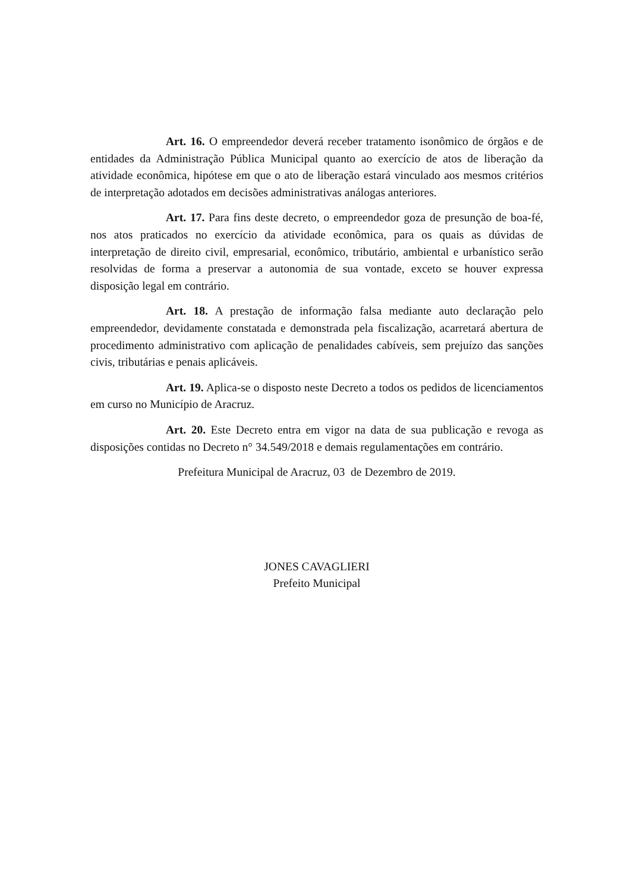Art. 16. O empreendedor deverá receber tratamento isonômico de órgãos e de entidades da Administração Pública Municipal quanto ao exercício de atos de liberação da atividade econômica, hipótese em que o ato de liberação estará vinculado aos mesmos critérios de interpretação adotados em decisões administrativas análogas anteriores.
Art. 17. Para fins deste decreto, o empreendedor goza de presunção de boa-fé, nos atos praticados no exercício da atividade econômica, para os quais as dúvidas de interpretação de direito civil, empresarial, econômico, tributário, ambiental e urbanístico serão resolvidas de forma a preservar a autonomia de sua vontade, exceto se houver expressa disposição legal em contrário.
Art. 18. A prestação de informação falsa mediante auto declaração pelo empreendedor, devidamente constatada e demonstrada pela fiscalização, acarretará abertura de procedimento administrativo com aplicação de penalidades cabíveis, sem prejuízo das sanções civis, tributárias e penais aplicáveis.
Art. 19. Aplica-se o disposto neste Decreto a todos os pedidos de licenciamentos em curso no Município de Aracruz.
Art. 20. Este Decreto entra em vigor na data de sua publicação e revoga as disposições contidas no Decreto n° 34.549/2018 e demais regulamentações em contrário.
Prefeitura Municipal de Aracruz, 03 de Dezembro de 2019.
JONES CAVAGLIERI
Prefeito Municipal